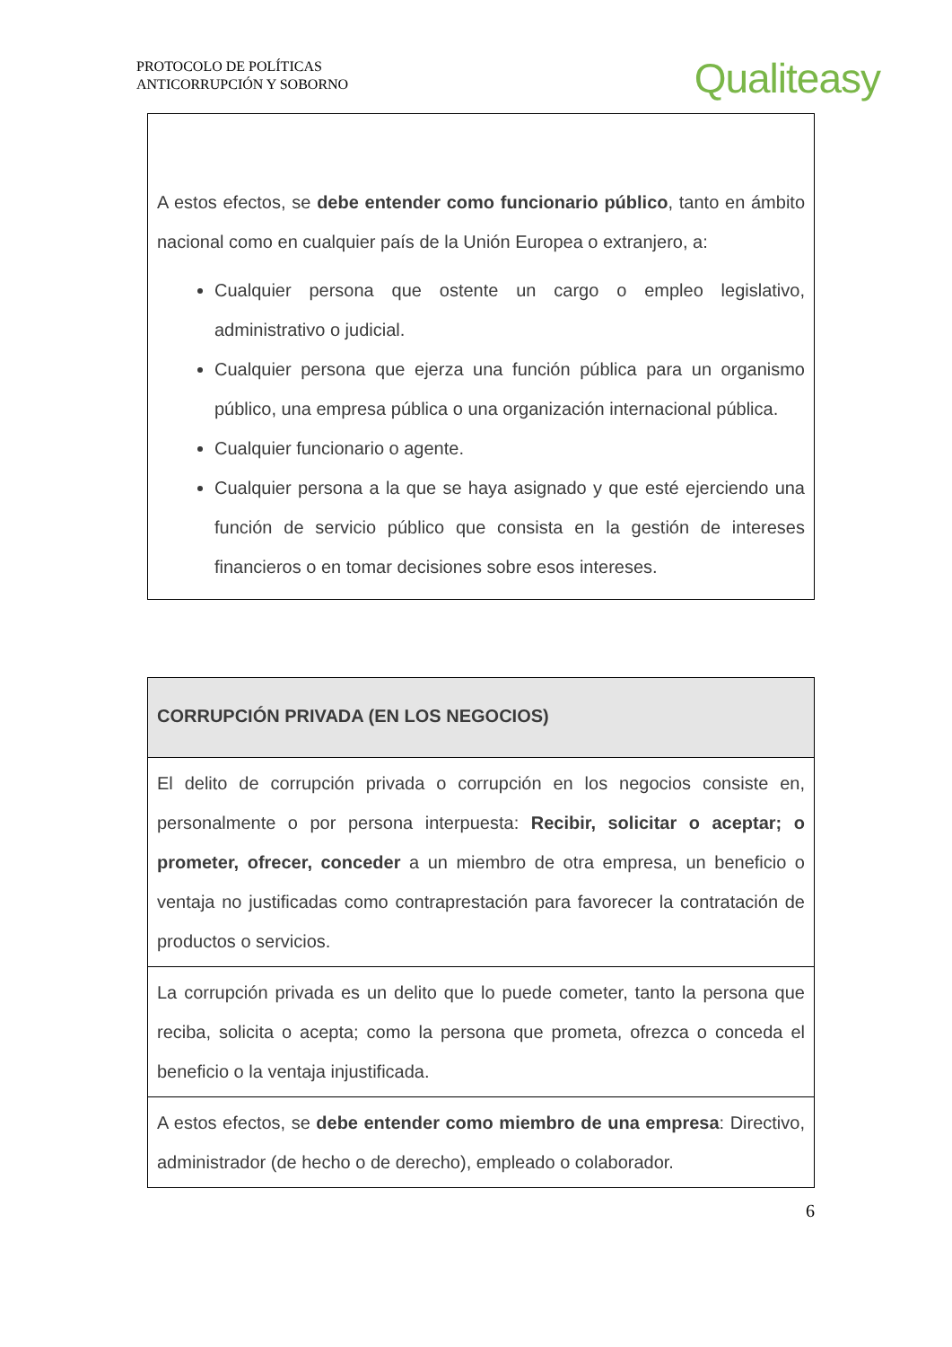PROTOCOLO DE POLÍTICAS
ANTICORRUPCIÓN Y SOBORNO
Qualiteasy
| A estos efectos, se debe entender como funcionario público , tanto en ámbito nacional como en cualquier país de la Unión Europea o extranjero, a: Cualquier persona que ostente un cargo o empleo legislativo, administrativo o judicial. Cualquier persona que ejerza una función pública para un organismo público, una empresa pública o una organización internacional pública. Cualquier funcionario o agente. Cualquier persona a la que se haya asignado y que esté ejerciendo una función de servicio público que consista en la gestión de intereses financieros o en tomar decisiones sobre esos intereses. |
| CORRUPCIÓN PRIVADA (EN LOS NEGOCIOS) |
| El delito de corrupción privada o corrupción en los negocios consiste en, personalmente o por persona interpuesta: Recibir, solicitar o aceptar; o prometer, ofrecer, conceder a un miembro de otra empresa, un beneficio o ventaja no justificadas como contraprestación para favorecer la contratación de productos o servicios. |
| La corrupción privada es un delito que lo puede cometer, tanto la persona que reciba, solicita o acepta; como la persona que prometa, ofrezca o conceda el beneficio o la ventaja injustificada. |
| A estos efectos, se debe entender como miembro de una empresa : Directivo, administrador (de hecho o de derecho), empleado o colaborador. |
6